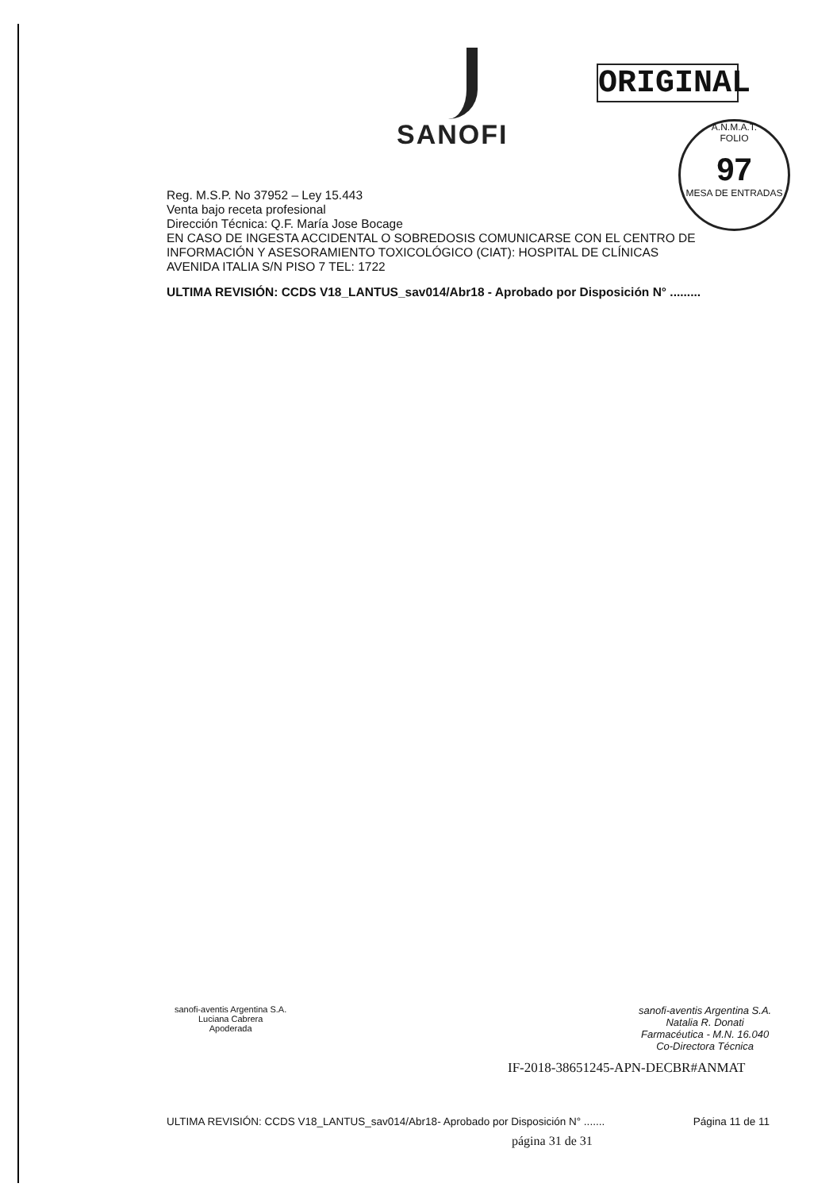SANOFI
ORIGINAL
A.N.M.A.T.
FOLIO
97
MESA DE ENTRADAS
Reg. M.S.P. No 37952 – Ley 15.443
Venta bajo receta profesional
Dirección Técnica: Q.F. María Jose Bocage
EN CASO DE INGESTA ACCIDENTAL O SOBREDOSIS COMUNICARSE CON EL CENTRO DE
INFORMACIÓN Y ASESORAMIENTO TOXICOLÓGICO (CIAT): HOSPITAL DE CLÍNICAS
AVENIDA ITALIA S/N PISO 7 TEL: 1722
ULTIMA REVISIÓN: CCDS V18_LANTUS_sav014/Abr18 - Aprobado por Disposición N° .........
sanofi-aventis Argentina S.A.
Luciana Cabrera
Apoderada
sanofi-aventis Argentina S.A.
Natalia R. Donati
Farmacéutica - M.N. 16.040
Co-Directora Técnica
IF-2018-38651245-APN-DECBR#ANMAT
ULTIMA REVISIÓN: CCDS V18_LANTUS_sav014/Abr18- Aprobado por Disposición N° ....... Página 11 de 11
página 31 de 31